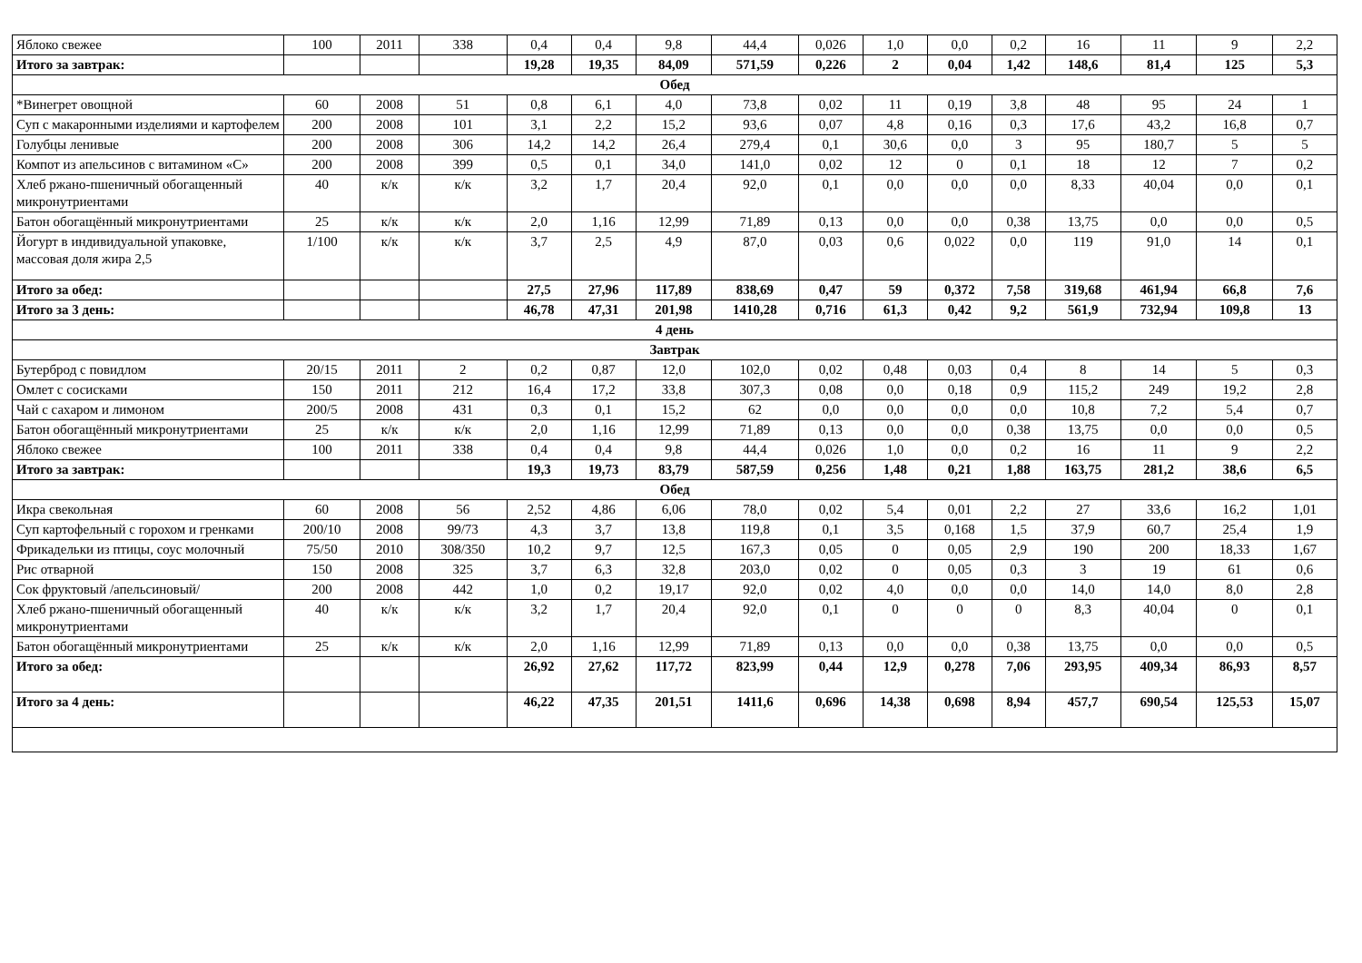| Яблоко свежее | 100 | 2011 | 338 | 0,4 | 0,4 | 9,8 | 44,4 | 0,026 | 1,0 | 0,0 | 0,2 | 16 | 11 | 9 | 2,2 |
| Итого за завтрак: | | | | 19,28 | 19,35 | 84,09 | 571,59 | 0,226 | 2 | 0,04 | 1,42 | 148,6 | 81,4 | 125 | 5,3 |
| Обед | | | | | | | | | | | | | | | |
| *Винегрет овощной | 60 | 2008 | 51 | 0,8 | 6,1 | 4,0 | 73,8 | 0,02 | 11 | 0,19 | 3,8 | 48 | 95 | 24 | 1 |
| Суп с макаронными изделиями и картофелем | 200 | 2008 | 101 | 3,1 | 2,2 | 15,2 | 93,6 | 0,07 | 4,8 | 0,16 | 0,3 | 17,6 | 43,2 | 16,8 | 0,7 |
| Голубцы ленивые | 200 | 2008 | 306 | 14,2 | 14,2 | 26,4 | 279,4 | 0,1 | 30,6 | 0,0 | 3 | 95 | 180,7 | 5 | 5 |
| Компот из апельсинов с витамином «С» | 200 | 2008 | 399 | 0,5 | 0,1 | 34,0 | 141,0 | 0,02 | 12 | 0 | 0,1 | 18 | 12 | 7 | 0,2 |
| Хлеб ржано-пшеничный обогащенный микронутриентами | 40 | к/к | к/к | 3,2 | 1,7 | 20,4 | 92,0 | 0,1 | 0,0 | 0,0 | 0,0 | 8,33 | 40,04 | 0,0 | 0,1 |
| Батон обогащённый микронутриентами | 25 | к/к | к/к | 2,0 | 1,16 | 12,99 | 71,89 | 0,13 | 0,0 | 0,0 | 0,38 | 13,75 | 0,0 | 0,0 | 0,5 |
| Йогурт в индивидуальной упаковке, массовая доля жира 2,5 | 1/100 | к/к | к/к | 3,7 | 2,5 | 4,9 | 87,0 | 0,03 | 0,6 | 0,022 | 0,0 | 119 | 91,0 | 14 | 0,1 |
| Итого за обед: | | | | 27,5 | 27,96 | 117,89 | 838,69 | 0,47 | 59 | 0,372 | 7,58 | 319,68 | 461,94 | 66,8 | 7,6 |
| Итого за 3 день: | | | | 46,78 | 47,31 | 201,98 | 1410,28 | 0,716 | 61,3 | 0,42 | 9,2 | 561,9 | 732,94 | 109,8 | 13 |
| 4 день | | | | | | | | | | | | | | | |
| Завтрак | | | | | | | | | | | | | | | |
| Бутерброд с повидлом | 20/15 | 2011 | 2 | 0,2 | 0,87 | 12,0 | 102,0 | 0,02 | 0,48 | 0,03 | 0,4 | 8 | 14 | 5 | 0,3 |
| Омлет с сосисками | 150 | 2011 | 212 | 16,4 | 17,2 | 33,8 | 307,3 | 0,08 | 0,0 | 0,18 | 0,9 | 115,2 | 249 | 19,2 | 2,8 |
| Чай с сахаром и лимоном | 200/5 | 2008 | 431 | 0,3 | 0,1 | 15,2 | 62 | 0,0 | 0,0 | 0,0 | 0,0 | 10,8 | 7,2 | 5,4 | 0,7 |
| Батон обогащённый микронутриентами | 25 | к/к | к/к | 2,0 | 1,16 | 12,99 | 71,89 | 0,13 | 0,0 | 0,0 | 0,38 | 13,75 | 0,0 | 0,0 | 0,5 |
| Яблоко свежее | 100 | 2011 | 338 | 0,4 | 0,4 | 9,8 | 44,4 | 0,026 | 1,0 | 0,0 | 0,2 | 16 | 11 | 9 | 2,2 |
| Итого за завтрак: | | | | 19,3 | 19,73 | 83,79 | 587,59 | 0,256 | 1,48 | 0,21 | 1,88 | 163,75 | 281,2 | 38,6 | 6,5 |
| Обед | | | | | | | | | | | | | | | |
| Икра свекольная | 60 | 2008 | 56 | 2,52 | 4,86 | 6,06 | 78,0 | 0,02 | 5,4 | 0,01 | 2,2 | 27 | 33,6 | 16,2 | 1,01 |
| Суп картофельный с горохом и гренками | 200/10 | 2008 | 99/73 | 4,3 | 3,7 | 13,8 | 119,8 | 0,1 | 3,5 | 0,168 | 1,5 | 37,9 | 60,7 | 25,4 | 1,9 |
| Фрикадельки из птицы, соус молочный | 75/50 | 2010 | 308/350 | 10,2 | 9,7 | 12,5 | 167,3 | 0,05 | 0 | 0,05 | 2,9 | 190 | 200 | 18,33 | 1,67 |
| Рис отварной | 150 | 2008 | 325 | 3,7 | 6,3 | 32,8 | 203,0 | 0,02 | 0 | 0,05 | 0,3 | 3 | 19 | 61 | 0,6 |
| Сок фруктовый /апельсиновый/ | 200 | 2008 | 442 | 1,0 | 0,2 | 19,17 | 92,0 | 0,02 | 4,0 | 0,0 | 0,0 | 14,0 | 14,0 | 8,0 | 2,8 |
| Хлеб ржано-пшеничный обогащенный микронутриентами | 40 | к/к | к/к | 3,2 | 1,7 | 20,4 | 92,0 | 0,1 | 0 | 0 | 0 | 8,3 | 40,04 | 0 | 0,1 |
| Батон обогащённый микронутриентами | 25 | к/к | к/к | 2,0 | 1,16 | 12,99 | 71,89 | 0,13 | 0,0 | 0,0 | 0,38 | 13,75 | 0,0 | 0,0 | 0,5 |
| Итого за обед: | | | | 26,92 | 27,62 | 117,72 | 823,99 | 0,44 | 12,9 | 0,278 | 7,06 | 293,95 | 409,34 | 86,93 | 8,57 |
| Итого за 4 день: | | | | 46,22 | 47,35 | 201,51 | 1411,6 | 0,696 | 14,38 | 0,698 | 8,94 | 457,7 | 690,54 | 125,53 | 15,07 |